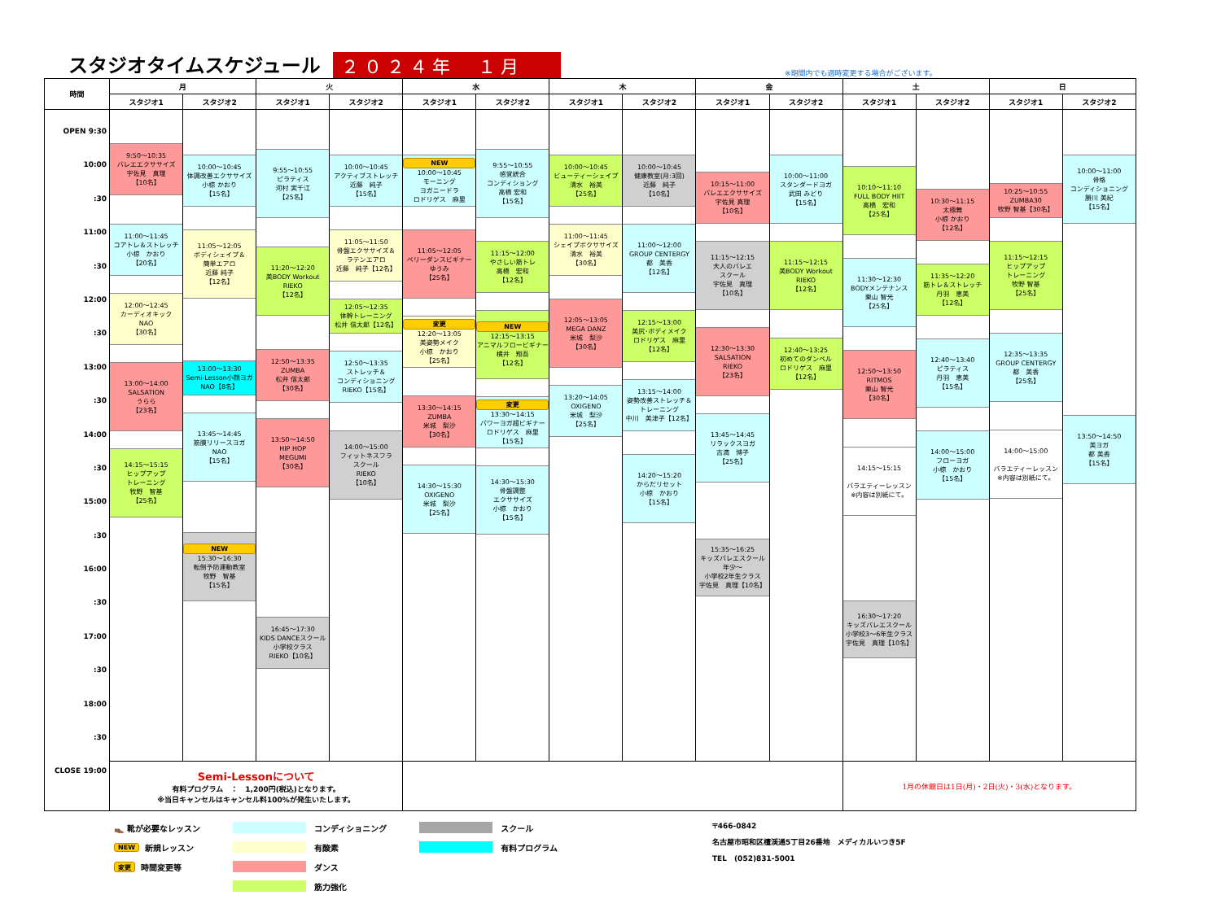スタジオタイムスケジュール
２０２４年　１月
※期間内でも適時変更する場合がございます。
| 時間 | 月 | | 火 | | 水 | | 木 | | 金 | | 土 | | 日 | |
| --- | --- | --- | --- | --- | --- | --- | --- | --- | --- | --- | --- | --- | --- | --- |
| | スタジオ1 | スタジオ2 | スタジオ1 | スタジオ2 | スタジオ1 | スタジオ2 | スタジオ1 | スタジオ2 | スタジオ1 | スタジオ2 | スタジオ1 | スタジオ2 | スタジオ1 | スタジオ2 |
| OPEN 9:30 10:00 :30 11:00 :30 12:00 :30 13:00 :30 14:00 :30 15:00 :30 16:00 :30 17:00 :30 18:00 :30 CLOSE 19:00 | 9:50～10:35 バレエエクササイズ 宇佐見 真理 【10名】 11:00～11:45 コアトレ＆ストレッチ 小椋 かおり 【20名】 12:00～12:45 カーディオキック NAO 【30名】 13:00～14:00 SALSATION うらら 【23名】 14:15～15:15 ヒップアップ トレーニング 牧野 智基 【25名】 | 10:00～10:45 体調改善エクササイズ 小椋 かおり 【15名】 11:05～12:05 ボディシェイプ＆ 簡単エアロ 近藤 純子 【12名】 13:00～13:30 Semi-Lesson小顔ヨガ NAO【8名】 13:45～14:45 筋膜リリースヨガ NAO 【15名】 NEW 15:30～16:30 転倒予防運動教室 牧野 智基 【15名】 | 9:55～10:55 ピラティス 河村 実千江 【25名】 11:20～12:20 美BODY Workout RIEKO 【12名】 12:50～13:35 ZUMBA 松井 信太郎 【30名】 13:50～14:50 HIP HOP MEGUMI 【30名】 16:45～17:30 KIDS DANCEスクール 小学校クラス RIEKO【10名】 | 10:00～10:45 アクティブストレッチ 近藤 純子 【15名】 11:05～11:50 骨盤エクササイズ＆ ラテンエアロ 近藤 純子【12名】 12:05～12:35 体幹トレーニング 松井 信太郎【12名】 12:50～13:35 ストレッチ＆ コンディショニング RIEKO【15名】 14:00～15:00 フィットネスフラ スクール RIEKO 【10名】 | NEW 10:00～10:45 モーニング ヨガニードラ ロドリゲス 麻里 11:05～12:05 ベリーダンスビギナー ゆうみ 【25名】 変更 12:20～13:05 美姿勢メイク 小椋 かおり 【25名】 13:30～14:15 ZUMBA 米城 梨沙 【30名】 14:30～15:30 OXIGENO 米城 梨沙 【25名】 | 9:55～10:55 感覚統合 コンディショング 高橋 宏和 【15名】 11:15～12:00 やさしい筋トレ 高橋 宏和 【12名】 NEW 12:15～13:15 アニマルフロービギナー 横井 翔吾 【12名】 変更 13:30～14:15 パワーヨガ超ビギナー ロドリゲス 麻里 【15名】 14:30～15:30 骨盤調整 エクササイズ 小椋 かおり 【15名】 | 10:00～10:45 ビューティーシェイプ 清水 裕美 【25名】 11:00～11:45 シェイプボクササイズ 清水 裕美 【30名】 12:05～13:05 MEGA DANZ 米城 梨沙 【30名】 13:20～14:05 OXIGENO 米城 梨沙 【25名】 | 10:00～10:45 健康教室(月:3回) 近藤 純子 【10名】 11:00～12:00 GROUP CENTERGY 都 美香 【12名】 12:15～13:00 美尻･ボディメイク ロドリゲス 麻里 【12名】 13:15～14:00 姿勢改善ストレッチ＆ トレーニング 中川 美津子【12名】 14:20～15:20 からだリセット 小椋 かおり 【15名】 | 10:15～11:00 バレエエクササイズ 宇佐見 真理 【10名】 11:15～12:15 大人のバレエ スクール 宇佐見 真理 【10名】 12:30～13:30 SALSATION RIEKO 【23名】 13:45～14:45 リラックスヨガ 吉満 博子 【25名】 15:35～16:25 キッズバレエスクール 年少～ 小学校2年生クラス 宇佐見 真理【10名】 | 10:00～11:00 スタンダードヨガ 武田 みどり 【15名】 11:15～12:15 美BODY Workout RIEKO 【12名】 12:40～13:25 初めてのダンベル ロドリゲス 麻里 【12名】 | 10:10～11:10 FULL BODY HIIT 高橋 宏和 【25名】 11:30～12:30 BODYメンテナンス 栗山 智光 【25名】 12:50～13:50 RITMOS 栗山 智光 【30名】 14:15～15:15 バラエティーレッスン ※内容は別紙にて。 16:30～17:20 キッズバレエスクール 小学校3～6年生クラス 宇佐見 真理【10名】 | 10:30～11:15 太極舞 小椋 かおり 【12名】 11:35～12:20 筋トレ＆ストレッチ 丹羽 恵美 【12名】 12:40～13:40 ピラティス 丹羽 恵美 【15名】 14:00～15:00 フローヨガ 小椋 かおり 【15名】 | 10:25～10:55 ZUMBA30 牧野 智基【30名】 11:15～12:15 ヒップアップ トレーニング 牧野 智基 【25名】 12:35～13:35 GROUP CENTERGY 都 美香 【25名】 14:00～15:00 バラエティーレッスン ※内容は別紙にて。 | 10:00～11:00 骨格 コンディショニング 勝川 美紀 【15名】 13:50～14:50 美ヨガ 都 美香 【15名】 |
| | Semi-Lessonについて 有料プログラム ： 1,200円(税込)となります。 ※当日キャンセルはキャンセル料100%が発生いたします。 | | | | | | | | | | 1月の休館日は1日(月)・2日(火)・3(水)となります。 | | | |
👞 靴が必要なレッスン
NEW 新規レッスン
変更 時間変更等
コンディショニング
有酸素
ダンス
筋力強化
スクール
有料プログラム
〒466-0842
名古屋市昭和区檀渓通5丁目26番地　メディカルいつき5F
TEL　(052)831-5001